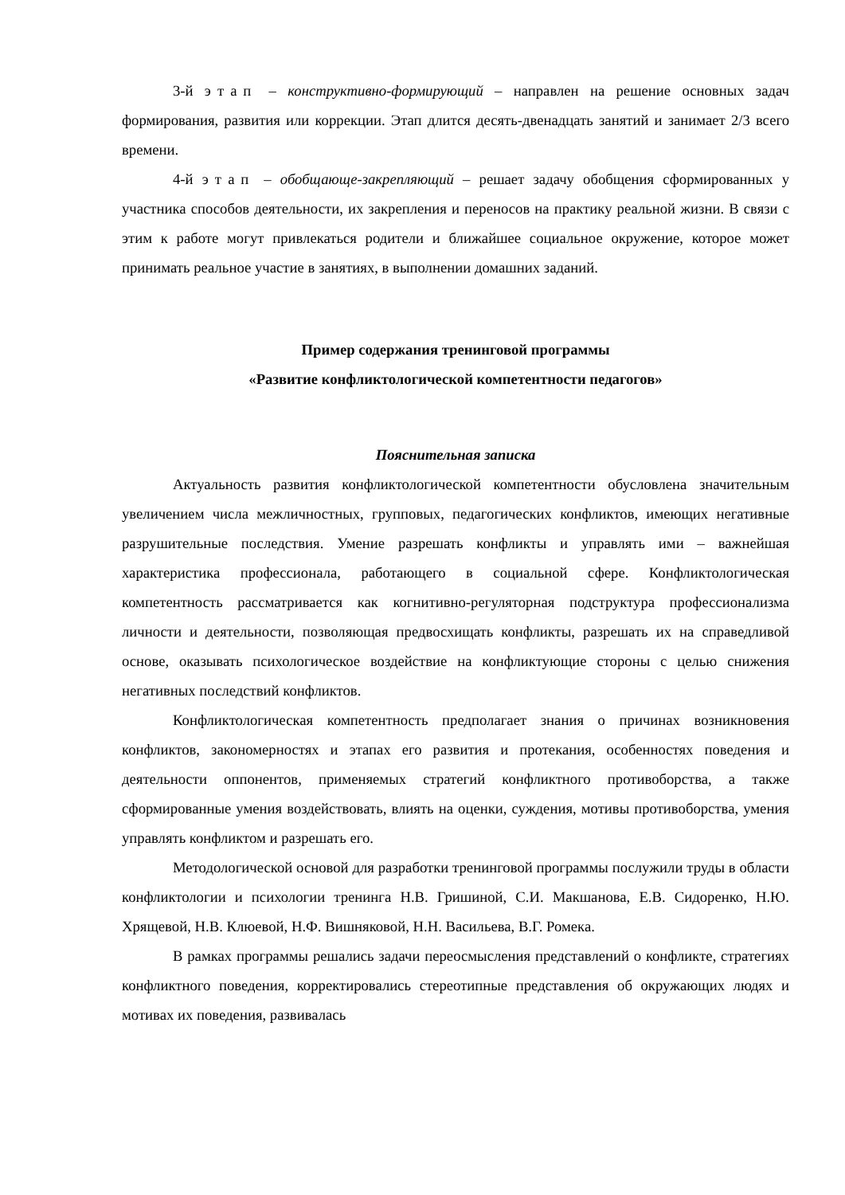3-й этап – конструктивно-формирующий – направлен на решение основных задач формирования, развития или коррекции. Этап длится десять-двенадцать занятий и занимает 2/3 всего времени.
4-й этап – обобщающе-закрепляющий – решает задачу обобщения сформированных у участника способов деятельности, их закрепления и переносов на практику реальной жизни. В связи с этим к работе могут привлекаться родители и ближайшее социальное окружение, которое может принимать реальное участие в занятиях, в выполнении домашних заданий.
Пример содержания тренинговой программы
«Развитие конфликтологической компетентности педагогов»
Пояснительная записка
Актуальность развития конфликтологической компетентности обусловлена значительным увеличением числа межличностных, групповых, педагогических конфликтов, имеющих негативные разрушительные последствия. Умение разрешать конфликты и управлять ими – важнейшая характеристика профессионала, работающего в социальной сфере. Конфликтологическая компетентность рассматривается как когнитивно-регуляторная подструктура профессионализма личности и деятельности, позволяющая предвосхищать конфликты, разрешать их на справедливой основе, оказывать психологическое воздействие на конфликтующие стороны с целью снижения негативных последствий конфликтов.
Конфликтологическая компетентность предполагает знания о причинах возникновения конфликтов, закономерностях и этапах его развития и протекания, особенностях поведения и деятельности оппонентов, применяемых стратегий конфликтного противоборства, а также сформированные умения воздействовать, влиять на оценки, суждения, мотивы противоборства, умения управлять конфликтом и разрешать его.
Методологической основой для разработки тренинговой программы послужили труды в области конфликтологии и психологии тренинга Н.В. Гришиной, С.И. Макшанова, Е.В. Сидоренко, Н.Ю. Хрящевой, Н.В. Клюевой, Н.Ф. Вишняковой, Н.Н. Васильева, В.Г. Ромека.
В рамках программы решались задачи переосмысления представлений о конфликте, стратегиях конфликтного поведения, корректировались стереотипные представления об окружающих людях и мотивах их поведения, развивалась